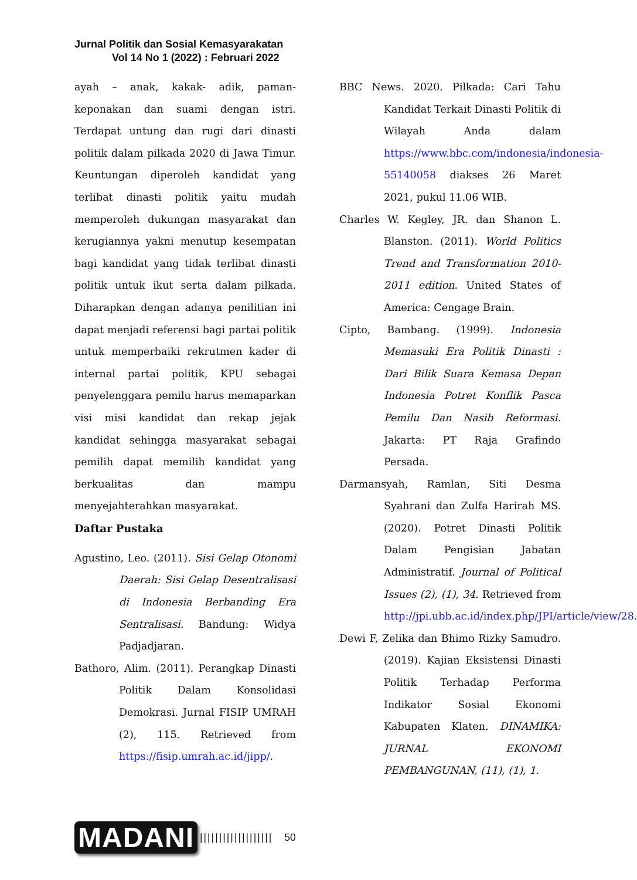Jurnal Politik dan Sosial Kemasyarakatan
Vol 14 No 1 (2022) : Februari 2022
ayah – anak, kakak- adik, paman-keponakan dan suami dengan istri. Terdapat untung dan rugi dari dinasti politik dalam pilkada 2020 di Jawa Timur. Keuntungan diperoleh kandidat yang terlibat dinasti politik yaitu mudah memperoleh dukungan masyarakat dan kerugiannya yakni menutup kesempatan bagi kandidat yang tidak terlibat dinasti politik untuk ikut serta dalam pilkada. Diharapkan dengan adanya penilitian ini dapat menjadi referensi bagi partai politik untuk memperbaiki rekrutmen kader di internal partai politik, KPU sebagai penyelenggara pemilu harus memaparkan visi misi kandidat dan rekap jejak kandidat sehingga masyarakat sebagai pemilih dapat memilih kandidat yang berkualitas dan mampu menyejahterahkan masyarakat.
Daftar Pustaka
Agustino, Leo. (2011). Sisi Gelap Otonomi Daerah: Sisi Gelap Desentralisasi di Indonesia Berbanding Era Sentralisasi. Bandung: Widya Padjadjaran.
Bathoro, Alim. (2011). Perangkap Dinasti Politik Dalam Konsolidasi Demokrasi. Jurnal FISIP UMRAH (2), 115. Retrieved from https://fisip.umrah.ac.id/jipp/.
BBC News. 2020. Pilkada: Cari Tahu Kandidat Terkait Dinasti Politik di Wilayah Anda dalam https://www.bbc.com/indonesia/indonesia-55140058 diakses 26 Maret 2021, pukul 11.06 WIB.
Charles W. Kegley, JR. dan Shanon L. Blanston. (2011). World Politics Trend and Transformation 2010-2011 edition. United States of America: Cengage Brain.
Cipto, Bambang. (1999). Indonesia Memasuki Era Politik Dinasti : Dari Bilik Suara Kemasa Depan Indonesia Potret Konflik Pasca Pemilu Dan Nasib Reformasi. Jakarta: PT Raja Grafindo Persada.
Darmansyah, Ramlan, Siti Desma Syahrani dan Zulfa Harirah MS. (2020). Potret Dinasti Politik Dalam Pengisian Jabatan Administratif. Journal of Political Issues (2), (1), 34. Retrieved from http://jpi.ubb.ac.id/index.php/JPI/article/view/28.
Dewi F, Zelika dan Bhimo Rizky Samudro. (2019). Kajian Eksistensi Dinasti Politik Terhadap Performa Indikator Sosial Ekonomi Kabupaten Klaten. DINAMIKA: JURNAL EKONOMI PEMBANGUNAN, (11), (1), 1.
MADANI ||||||||||||||||||| 50